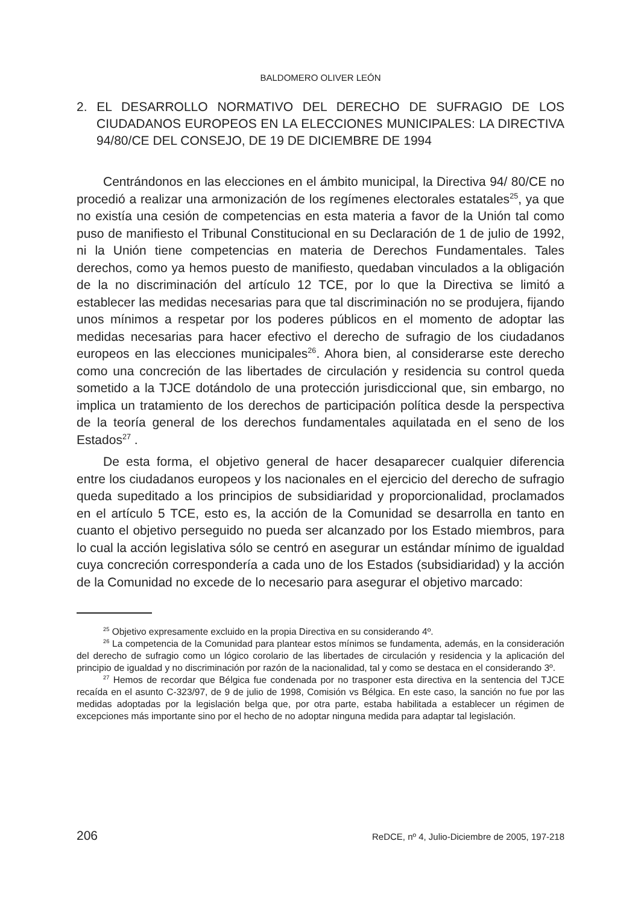BALDOMERO OLIVER LEÓN
2. EL DESARROLLO NORMATIVO DEL DERECHO DE SUFRAGIO DE LOS CIUDADANOS EUROPEOS EN LA ELECCIONES MUNICIPALES: LA DIRECTIVA 94/80/CE DEL CONSEJO, DE 19 DE DICIEMBRE DE 1994
Centrándonos en las elecciones en el ámbito municipal, la Directiva 94/ 80/CE no procedió a realizar una armonización de los regímenes electorales estatales<sup>25</sup>, ya que no existía una cesión de competencias en esta materia a favor de la Unión tal como puso de manifiesto el Tribunal Constitucional en su Declaración de 1 de julio de 1992, ni la Unión tiene competencias en materia de Derechos Fundamentales. Tales derechos, como ya hemos puesto de manifiesto, quedaban vinculados a la obligación de la no discriminación del artículo 12 TCE, por lo que la Directiva se limitó a establecer las medidas necesarias para que tal discriminación no se produjera, fijando unos mínimos a respetar por los poderes públicos en el momento de adoptar las medidas necesarias para hacer efectivo el derecho de sufragio de los ciudadanos europeos en las elecciones municipales<sup>26</sup>. Ahora bien, al considerarse este derecho como una concreción de las libertades de circulación y residencia su control queda sometido a la TJCE dotándolo de una protección jurisdiccional que, sin embargo, no implica un tratamiento de los derechos de participación política desde la perspectiva de la teoría general de los derechos fundamentales aquilatada en el seno de los Estados<sup>27</sup> .
De esta forma, el objetivo general de hacer desaparecer cualquier diferencia entre los ciudadanos europeos y los nacionales en el ejercicio del derecho de sufragio queda supeditado a los principios de subsidiaridad y proporcionalidad, proclamados en el artículo 5 TCE, esto es, la acción de la Comunidad se desarrolla en tanto en cuanto el objetivo perseguido no pueda ser alcanzado por los Estado miembros, para lo cual la acción legislativa sólo se centró en asegurar un estándar mínimo de igualdad cuya concreción correspondería a cada uno de los Estados (subsidiaridad) y la acción de la Comunidad no excede de lo necesario para asegurar el objetivo marcado:
<sup>25</sup> Objetivo expresamente excluido en la propia Directiva en su considerando 4º.
<sup>26</sup> La competencia de la Comunidad para plantear estos mínimos se fundamenta, además, en la consideración del derecho de sufragio como un lógico corolario de las libertades de circulación y residencia y la aplicación del principio de igualdad y no discriminación por razón de la nacionalidad, tal y como se destaca en el considerando 3º.
<sup>27</sup> Hemos de recordar que Bélgica fue condenada por no trasponer esta directiva en la sentencia del TJCE recaída en el asunto C-323/97, de 9 de julio de 1998, Comisión vs Bélgica. En este caso, la sanción no fue por las medidas adoptadas por la legislación belga que, por otra parte, estaba habilitada a establecer un régimen de excepciones más importante sino por el hecho de no adoptar ninguna medida para adaptar tal legislación.
206 ReDCE, nº 4, Julio-Diciembre de 2005, 197-218